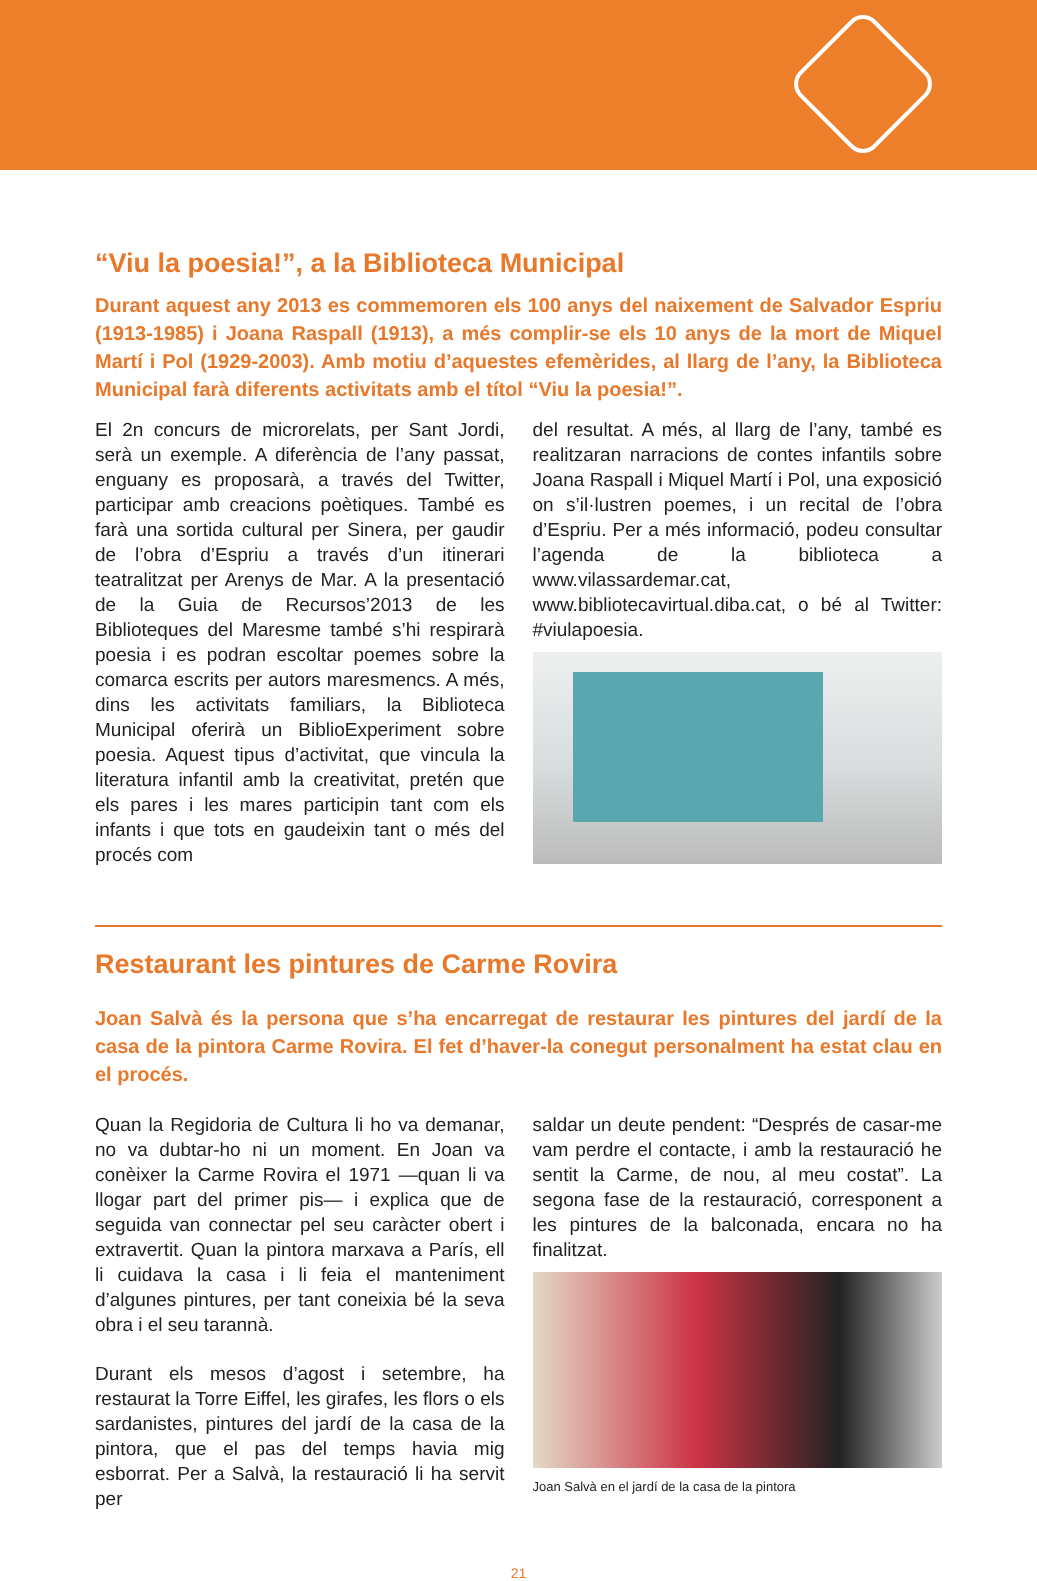“Viu la poesia!”, a la Biblioteca Municipal
Durant aquest any 2013 es commemoren els 100 anys del naixement de Salvador Espriu (1913-1985) i Joana Raspall (1913), a més complir-se els 10 anys de la mort de Miquel Martí i Pol (1929-2003). Amb motiu d’aquestes efemèrides, al llarg de l’any, la Biblioteca Municipal farà diferents activitats amb el títol “Viu la poesia!”.
El 2n concurs de microrelats, per Sant Jordi, serà un exemple. A diferència de l’any passat, enguany es proposarà, a través del Twitter, participar amb creacions poètiques. També es farà una sortida cultural per Sinera, per gaudir de l’obra d’Espriu a través d’un itinerari teatralitzat per Arenys de Mar. A la presentació de la Guia de Recursos’2013 de les Biblioteques del Maresme també s’hi respirarà poesia i es podran escoltar poemes sobre la comarca escrits per autors maresmencs. A més, dins les activitats familiars, la Biblioteca Municipal oferirà un BiblioExperiment sobre poesia. Aquest tipus d’activitat, que vincula la literatura infantil amb la creativitat, pretén que els pares i les mares participin tant com els infants i que tots en gaudeixin tant o més del procés com
del resultat. A més, al llarg de l’any, també es realitzaran narracions de contes infantils sobre Joana Raspall i Miquel Martí i Pol, una exposició on s’il·lustren poemes, i un recital de l’obra d’Espriu. Per a més informació, podeu consultar l’agenda de la biblioteca a www.vilassardemar.cat, www.bibliotecavirtual.diba.cat, o bé al Twitter: #viulapoesia.
Restaurant les pintures de Carme Rovira
Joan Salvà és la persona que s’ha encarregat de restaurar les pintures del jardí de la casa de la pintora Carme Rovira. El fet d’haver-la conegut personalment ha estat clau en el procés.
Quan la Regidoria de Cultura li ho va demanar, no va dubtar-ho ni un moment. En Joan va conèixer la Carme Rovira el 1971 —quan li va llogar part del primer pis— i explica que de seguida van connectar pel seu caràcter obert i extravertit. Quan la pintora marxava a París, ell li cuidava la casa i li feia el manteniment d’algunes pintures, per tant coneixia bé la seva obra i el seu tarannà.
Durant els mesos d’agost i setembre, ha restaurat la Torre Eiffel, les girafes, les flors o els sardanistes, pintures del jardí de la casa de la pintora, que el pas del temps havia mig esborrat. Per a Salvà, la restauració li ha servit per
saldar un deute pendent: “Després de casar-me vam perdre el contacte, i amb la restauració he sentit la Carme, de nou, al meu costat”. La segona fase de la restauració, corresponent a les pintures de la balconada, encara no ha finalitzat.
Joan Salvà en el jardí de la casa de la pintora
21